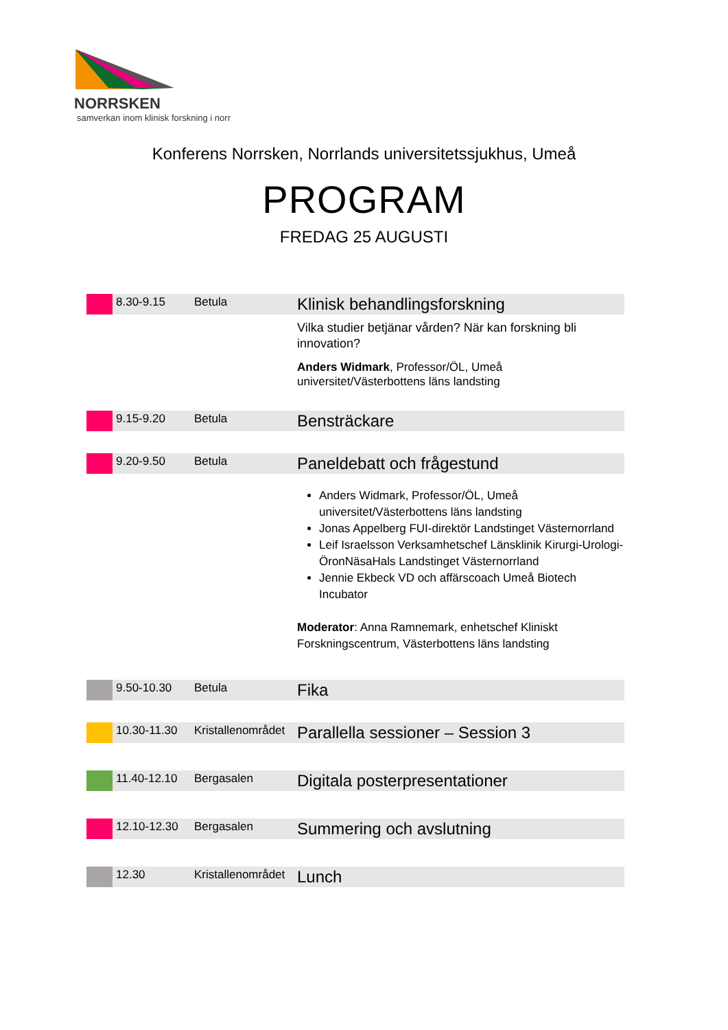NORRSKEN
samverkan inom klinisk forskning i norr
Konferens Norrsken, Norrlands universitetssjukhus, Umeå
PROGRAM
FREDAG 25 AUGUSTI
| | 8.30-9.15 | Betula | Klinisk behandlingsforskning |
| | | | Vilka studier betjänar vården? När kan forskning bli innovation? Anders Widmark , Professor/ÖL, Umeå universitet/Västerbottens läns landsting |
| | 9.15-9.20 | Betula | Bensträckare |
| | 9.20-9.50 | Betula | Paneldebatt och frågestund |
| | | | Anders Widmark, Professor/ÖL, Umeå universitet/Västerbottens läns landsting Jonas Appelberg FUI-direktör Landstinget Västernorrland Leif Israelsson Verksamhetschef Länsklinik Kirurgi-Urologi-ÖronNäsaHals Landstinget Västernorrland Jennie Ekbeck VD och affärscoach Umeå Biotech Incubator Moderator : Anna Ramnemark, enhetschef Kliniskt Forskningscentrum, Västerbottens läns landsting |
| | 9.50-10.30 | Betula | Fika |
| | 10.30-11.30 | Kristallenområdet | Parallella sessioner – Session 3 |
| | 11.40-12.10 | Bergasalen | Digitala posterpresentationer |
| | 12.10-12.30 | Bergasalen | Summering och avslutning |
| | 12.30 | Kristallenområdet | Lunch |